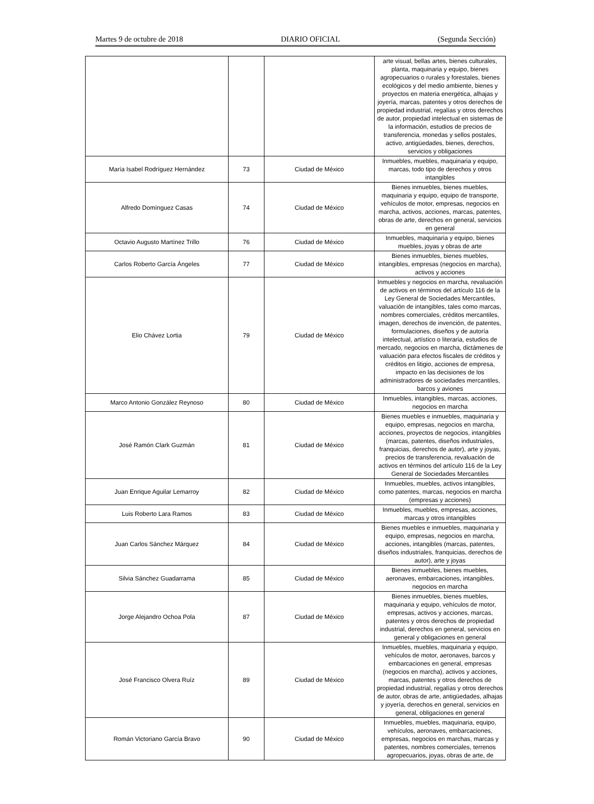Martes 9 de octubre de 2018 DIARIO OFICIAL (Segunda Sección)
| | | | arte visual, bellas artes, bienes culturales, planta, maquinaria y equipo, bienes agropecuarios o rurales y forestales, bienes ecológicos y del medio ambiente, bienes y proyectos en materia energética, alhajas y joyería, marcas, patentes y otros derechos de propiedad industrial, regalías y otros derechos de autor, propiedad intelectual en sistemas de la información, estudios de precios de transferencia, monedas y sellos postales, activo, antigüedades, bienes, derechos, servicios y obligaciones |
| María Isabel Rodríguez Hernández | 73 | Ciudad de México | Inmuebles, muebles, maquinaria y equipo, marcas, todo tipo de derechos y otros intangibles |
| Alfredo Domínguez Casas | 74 | Ciudad de México | Bienes inmuebles, bienes muebles, maquinaria y equipo, equipo de transporte, vehículos de motor, empresas, negocios en marcha, activos, acciones, marcas, patentes, obras de arte, derechos en general, servicios en general |
| Octavio Augusto Martínez Trillo | 76 | Ciudad de México | Inmuebles, maquinaria y equipo, bienes muebles, joyas y obras de arte |
| Carlos Roberto García Ángeles | 77 | Ciudad de México | Bienes inmuebles, bienes muebles, intangibles, empresas (negocios en marcha), activos y acciones |
| Elio Chávez Lortia | 79 | Ciudad de México | Inmuebles y negocios en marcha, revaluación de activos en términos del artículo 116 de la Ley General de Sociedades Mercantiles, valuación de intangibles, tales como marcas, nombres comerciales, créditos mercantiles, imagen, derechos de invención, de patentes, formulaciones, diseños y de autoría intelectual, artístico o literaria, estudios de mercado, negocios en marcha, dictámenes de valuación para efectos fiscales de créditos y créditos en litigio, acciones de empresa, impacto en las decisiones de los administradores de sociedades mercantiles, barcos y aviones |
| Marco Antonio González Reynoso | 80 | Ciudad de México | Inmuebles, intangibles, marcas, acciones, negocios en marcha |
| José Ramón Clark Guzmán | 81 | Ciudad de México | Bienes muebles e inmuebles, maquinaria y equipo, empresas, negocios en marcha, acciones, proyectos de negocios, intangibles (marcas, patentes, diseños industriales, franquicias, derechos de autor), arte y joyas, precios de transferencia, revaluación de activos en términos del artículo 116 de la Ley General de Sociedades Mercantiles |
| Juan Enrique Aguilar Lemarroy | 82 | Ciudad de México | Inmuebles, muebles, activos intangibles, como patentes, marcas, negocios en marcha (empresas y acciones) |
| Luis Roberto Lara Ramos | 83 | Ciudad de México | Inmuebles, muebles, empresas, acciones, marcas y otros intangibles |
| Juan Carlos Sánchez Márquez | 84 | Ciudad de México | Bienes muebles e inmuebles, maquinaria y equipo, empresas, negocios en marcha, acciones, intangibles (marcas, patentes, diseños industriales, franquicias, derechos de autor), arte y joyas |
| Silvia Sánchez Guadarrama | 85 | Ciudad de México | Bienes inmuebles, bienes muebles, aeronaves, embarcaciones, intangibles, negocios en marcha |
| Jorge Alejandro Ochoa Pola | 87 | Ciudad de México | Bienes inmuebles, bienes muebles, maquinaria y equipo, vehículos de motor, empresas, activos y acciones, marcas, patentes y otros derechos de propiedad industrial, derechos en general, servicios en general y obligaciones en general |
| José Francisco Olvera Ruíz | 89 | Ciudad de México | Inmuebles, muebles, maquinaria y equipo, vehículos de motor, aeronaves, barcos y embarcaciones en general, empresas (negocios en marcha), activos y acciones, marcas, patentes y otros derechos de propiedad industrial, regalías y otros derechos de autor, obras de arte, antigüedades, alhajas y joyería, derechos en general, servicios en general, obligaciones en general |
| Román Victoriano García Bravo | 90 | Ciudad de México | Inmuebles, muebles, maquinaria, equipo, vehículos, aeronaves, embarcaciones, empresas, negocios en marchas, marcas y patentes, nombres comerciales, terrenos agropecuarios, joyas, obras de arte, de |